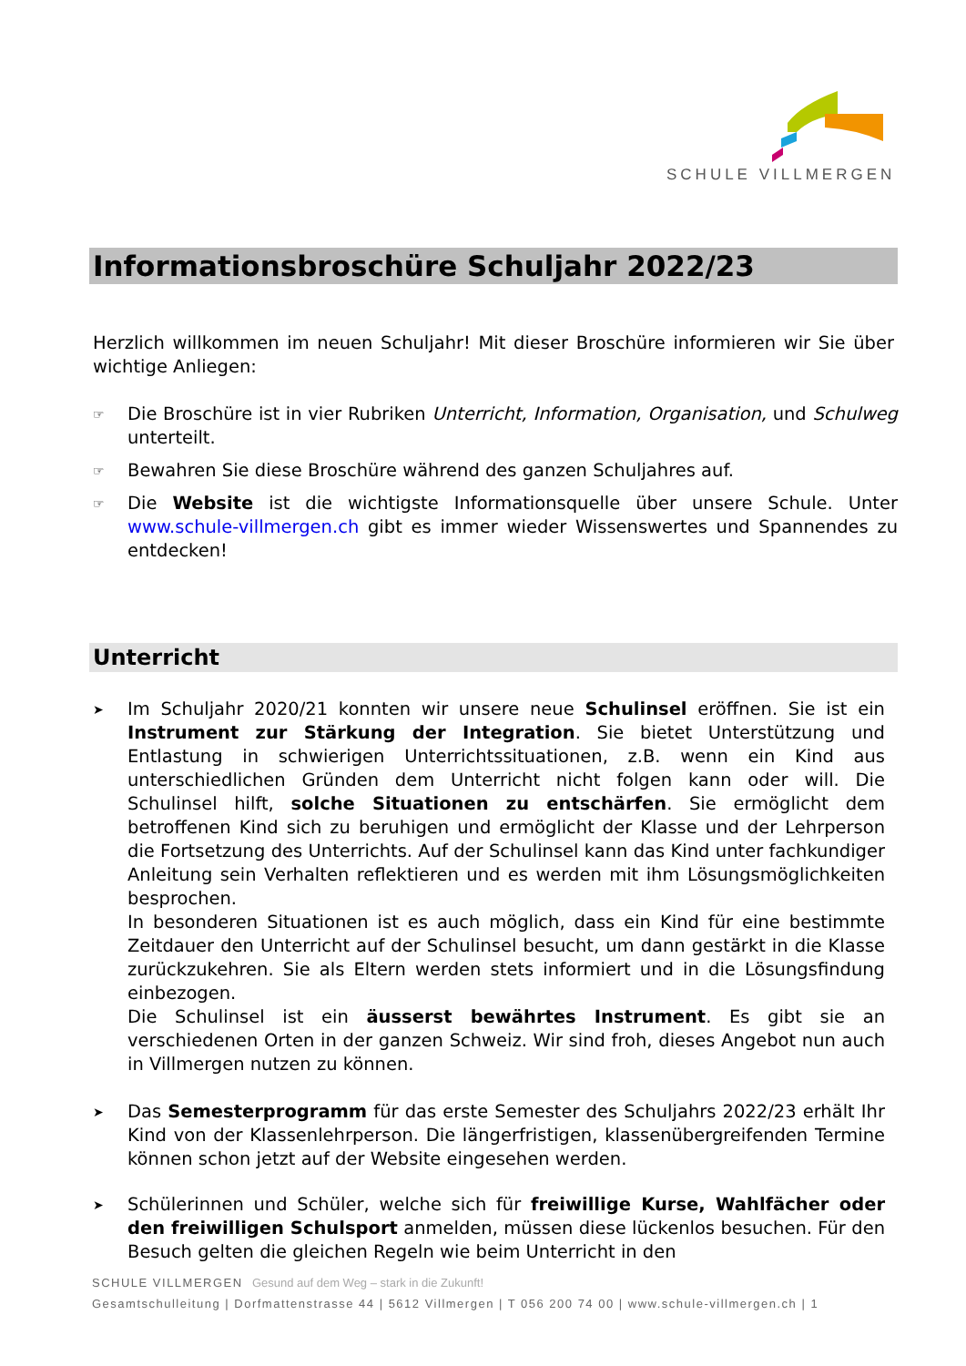SCHULE VILLMERGEN
Informationsbroschüre Schuljahr 2022/23
Herzlich willkommen im neuen Schuljahr! Mit dieser Broschüre informieren wir Sie über wichtige Anliegen:
☞ Die Broschüre ist in vier Rubriken Unterricht, Information, Organisation, und Schulweg unterteilt.
☞ Bewahren Sie diese Broschüre während des ganzen Schuljahres auf.
☞ Die Website ist die wichtigste Informationsquelle über unsere Schule. Unter www.schule-villmergen.ch gibt es immer wieder Wissenswertes und Spannendes zu entdecken!
Unterricht
➤ Im Schuljahr 2020/21 konnten wir unsere neue Schulinsel eröffnen. Sie ist ein Instrument zur Stärkung der Integration. Sie bietet Unterstützung und Entlastung in schwierigen Unterrichtssituationen, z.B. wenn ein Kind aus unterschiedlichen Gründen dem Unterricht nicht folgen kann oder will. Die Schulinsel hilft, solche Situationen zu entschärfen. Sie ermöglicht dem betroffenen Kind sich zu beruhigen und ermöglicht der Klasse und der Lehrperson die Fortsetzung des Unterrichts. Auf der Schulinsel kann das Kind unter fachkundiger Anleitung sein Verhalten reflektieren und es werden mit ihm Lösungsmöglichkeiten besprochen.
In besonderen Situationen ist es auch möglich, dass ein Kind für eine bestimmte Zeitdauer den Unterricht auf der Schulinsel besucht, um dann gestärkt in die Klasse zurückzukehren. Sie als Eltern werden stets informiert und in die Lösungsfindung einbezogen.
Die Schulinsel ist ein äusserst bewährtes Instrument. Es gibt sie an verschiedenen Orten in der ganzen Schweiz. Wir sind froh, dieses Angebot nun auch in Villmergen nutzen zu können.
➤ Das Semesterprogramm für das erste Semester des Schuljahrs 2022/23 erhält Ihr Kind von der Klassenlehrperson. Die längerfristigen, klassenübergreifenden Termine können schon jetzt auf der Website eingesehen werden.
➤ Schülerinnen und Schüler, welche sich für freiwillige Kurse, Wahlfächer oder den freiwilligen Schulsport anmelden, müssen diese lückenlos besuchen. Für den Besuch gelten die gleichen Regeln wie beim Unterricht in den
SCHULE VILLMERGEN Gesund auf dem Weg – stark in die Zukunft!
Gesamtschulleitung | Dorfmattenstrasse 44 | 5612 Villmergen | T 056 200 74 00 | www.schule-villmergen.ch | 1